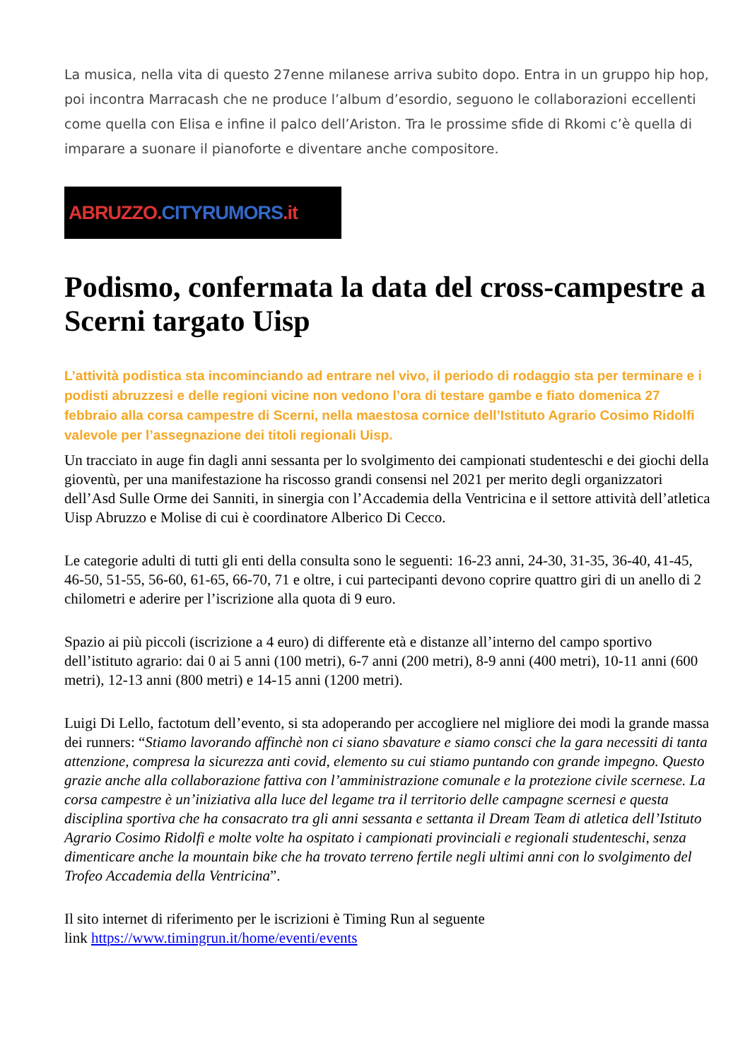La musica, nella vita di questo 27enne milanese arriva subito dopo. Entra in un gruppo hip hop, poi incontra Marracash che ne produce l’album d’esordio, seguono le collaborazioni eccellenti come quella con Elisa e infine il palco dell’Ariston. Tra le prossime sfide di Rkomi c’è quella di imparare a suonare il pianoforte e diventare anche compositore.
ABRUZZO. CITYRUMORS.it
Podismo, confermata la data del cross-campestre a Scerni targato Uisp
L’attività podistica sta incominciando ad entrare nel vivo, il periodo di rodaggio sta per terminare e i podisti abruzzesi e delle regioni vicine non vedono l’ora di testare gambe e fiato domenica 27 febbraio alla corsa campestre di Scerni, nella maestosa cornice dell’Istituto Agrario Cosimo Ridolfi valevole per l’assegnazione dei titoli regionali Uisp.
Un tracciato in auge fin dagli anni sessanta per lo svolgimento dei campionati studenteschi e dei giochi della gioventù, per una manifestazione ha riscosso grandi consensi nel 2021 per merito degli organizzatori dell’Asd Sulle Orme dei Sanniti, in sinergia con l’Accademia della Ventricina e il settore attività dell’atletica Uisp Abruzzo e Molise di cui è coordinatore Alberico Di Cecco.
Le categorie adulti di tutti gli enti della consulta sono le seguenti: 16-23 anni, 24-30, 31-35, 36-40, 41-45, 46-50, 51-55, 56-60, 61-65, 66-70, 71 e oltre, i cui partecipanti devono coprire quattro giri di un anello di 2 chilometri e aderire per l’iscrizione alla quota di 9 euro.
Spazio ai più piccoli (iscrizione a 4 euro) di differente età e distanze all’interno del campo sportivo dell’istituto agrario: dai 0 ai 5 anni (100 metri), 6-7 anni (200 metri), 8-9 anni (400 metri), 10-11 anni (600 metri), 12-13 anni (800 metri) e 14-15 anni (1200 metri).
Luigi Di Lello, factotum dell’evento, si sta adoperando per accogliere nel migliore dei modi la grande massa dei runners: “Stiamo lavorando affinchè non ci siano sbavature e siamo consci che la gara necessiti di tanta attenzione, compresa la sicurezza anti covid, elemento su cui stiamo puntando con grande impegno. Questo grazie anche alla collaborazione fattiva con l’amministrazione comunale e la protezione civile scernese. La corsa campestre è un’iniziativa alla luce del legame tra il territorio delle campagne scernesi e questa disciplina sportiva che ha consacrato tra gli anni sessanta e settanta il Dream Team di atletica dell’Istituto Agrario Cosimo Ridolfi e molte volte ha ospitato i campionati provinciali e regionali studenteschi, senza dimenticare anche la mountain bike che ha trovato terreno fertile negli ultimi anni con lo svolgimento del Trofeo Accademia della Ventricina”.
Il sito internet di riferimento per le iscrizioni è Timing Run al seguente
link https://www.timingrun.it/home/eventi/events